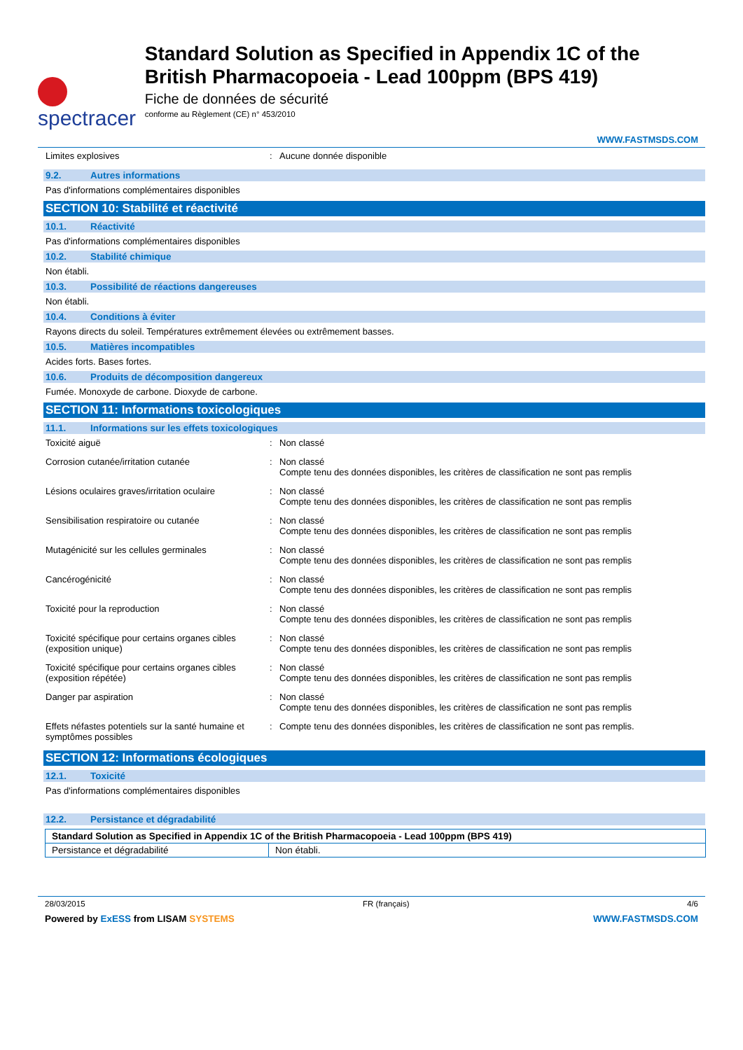spectracer
Standard Solution as Specified in Appendix 1C of the British Pharmacopoeia - Lead 100ppm (BPS 419)
Fiche de données de sécurité
conforme au Règlement (CE) n° 453/2010
WWW.FASTMSDS.COM
Limites explosives : Aucune donnée disponible
9.2. Autres informations
Pas d'informations complémentaires disponibles
SECTION 10: Stabilité et réactivité
10.1. Réactivité
Pas d'informations complémentaires disponibles
10.2. Stabilité chimique
Non établi.
10.3. Possibilité de réactions dangereuses
Non établi.
10.4. Conditions à éviter
Rayons directs du soleil. Températures extrêmement élevées ou extrêmement basses.
10.5. Matières incompatibles
Acides forts. Bases fortes.
10.6. Produits de décomposition dangereux
Fumée. Monoxyde de carbone. Dioxyde de carbone.
SECTION 11: Informations toxicologiques
11.1. Informations sur les effets toxicologiques
Toxicité aiguë : Non classé
Corrosion cutanée/irritation cutanée : Non classé
Compte tenu des données disponibles, les critères de classification ne sont pas remplis
Lésions oculaires graves/irritation oculaire
: Non classé
Compte tenu des données disponibles, les critères de classification ne sont pas remplis
Sensibilisation respiratoire ou cutanée : Non classé
Compte tenu des données disponibles, les critères de classification ne sont pas remplis
Mutagénicité sur les cellules germinales : Non classé
Compte tenu des données disponibles, les critères de classification ne sont pas remplis
Cancérogénicité : Non classé
Compte tenu des données disponibles, les critères de classification ne sont pas remplis
Toxicité pour la reproduction : Non classé
Compte tenu des données disponibles, les critères de classification ne sont pas remplis
Toxicité spécifique pour certains organes cibles (exposition unique)
: Non classé
Compte tenu des données disponibles, les critères de classification ne sont pas remplis
Toxicité spécifique pour certains organes cibles (exposition répétée)
: Non classé
Compte tenu des données disponibles, les critères de classification ne sont pas remplis
Danger par aspiration : Non classé
Compte tenu des données disponibles, les critères de classification ne sont pas remplis
Effets néfastes potentiels sur la santé humaine et symptômes possibles
: Compte tenu des données disponibles, les critères de classification ne sont pas remplis.
SECTION 12: Informations écologiques
12.1. Toxicité
Pas d'informations complémentaires disponibles
12.2. Persistance et dégradabilité
| Standard Solution as Specified in Appendix 1C of the British Pharmacopoeia - Lead 100ppm (BPS 419) | |
| --- | --- |
| Persistance et dégradabilité | Non établi. |
28/03/2015 FR (français) 4/6
Powered by ExESS from LISAM SYSTEMS WWW.FASTMSDS.COM